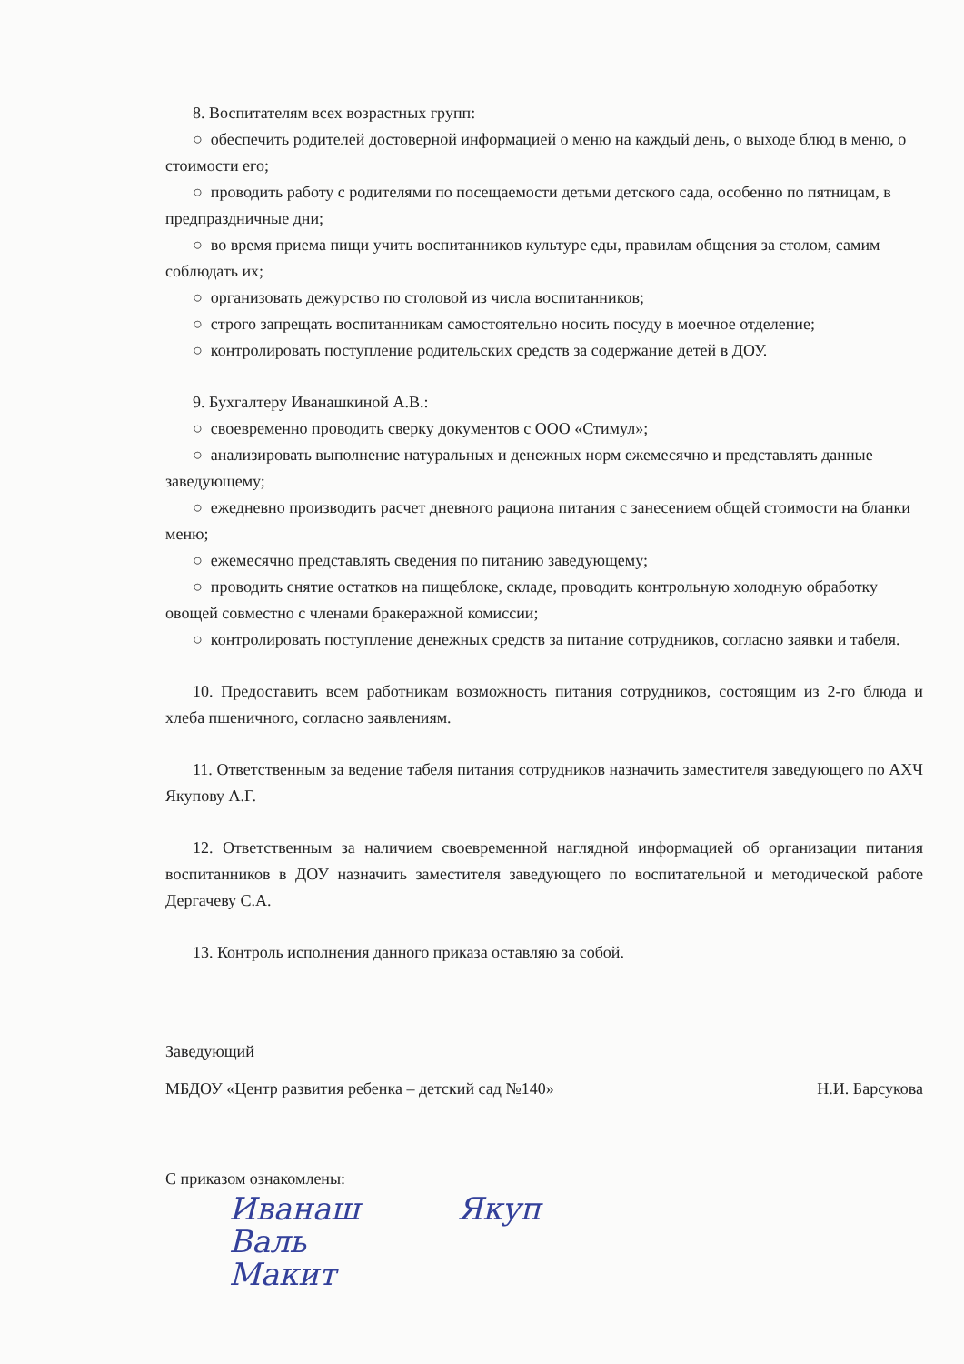8. Воспитателям всех возрастных групп:
○ обеспечить родителей достоверной информацией о меню на каждый день, о выходе блюд в меню, о стоимости его;
○ проводить работу с родителями по посещаемости детьми детского сада, особенно по пятницам, в предпраздничные дни;
○ во время приема пищи учить воспитанников культуре еды, правилам общения за столом, самим соблюдать их;
○ организовать дежурство по столовой из числа воспитанников;
○ строго запрещать воспитанникам самостоятельно носить посуду в моечное отделение;
○ контролировать поступление родительских средств за содержание детей в ДОУ.
9. Бухгалтеру Иванашкиной А.В.:
○ своевременно проводить сверку документов с ООО «Стимул»;
○ анализировать выполнение натуральных и денежных норм ежемесячно и представлять данные заведующему;
○ ежедневно производить расчет дневного рациона питания с занесением общей стоимости на бланки меню;
○ ежемесячно представлять сведения по питанию заведующему;
○ проводить снятие остатков на пищеблоке, складе, проводить контрольную холодную обработку овощей совместно с членами бракеражной комиссии;
○ контролировать поступление денежных средств за питание сотрудников, согласно заявки и табеля.
10. Предоставить всем работникам возможность питания сотрудников, состоящим из 2-го блюда и хлеба пшеничного, согласно заявлениям.
11. Ответственным за ведение табеля питания сотрудников назначить заместителя заведующего по АХЧ Якупову А.Г.
12. Ответственным за наличием своевременной наглядной информацией об организации питания воспитанников в ДОУ назначить заместителя заведующего по воспитательной и методической работе Дергачеву С.А.
13. Контроль исполнения данного приказа оставляю за собой.
Заведующий
МБДОУ «Центр развития ребенка – детский сад №140» Н.И. Барсукова
С приказом ознакомлены:
Иванаш Якуп
Валь
Макит